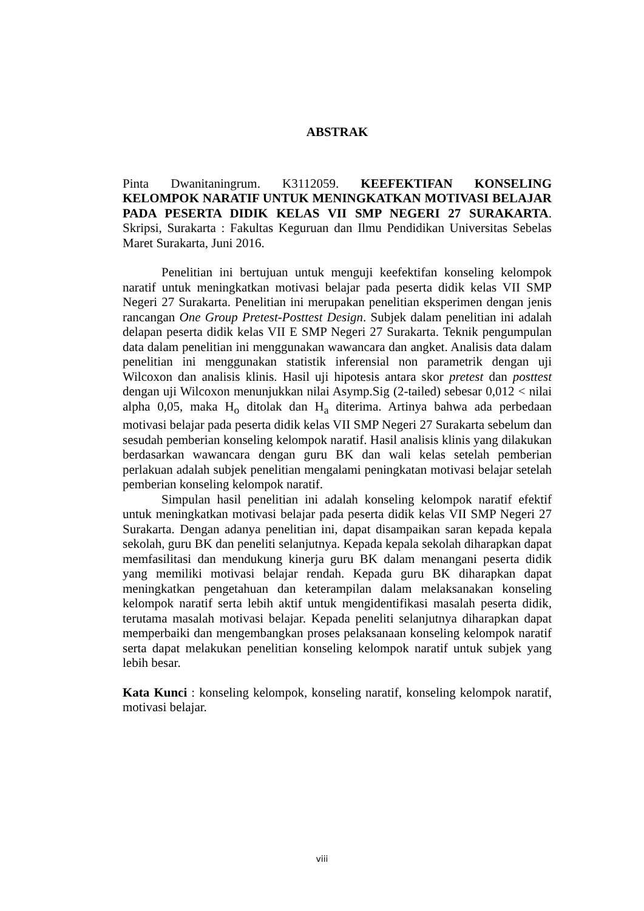ABSTRAK
Pinta Dwanitaningrum. K3112059. KEEFEKTIFAN KONSELING KELOMPOK NARATIF UNTUK MENINGKATKAN MOTIVASI BELAJAR PADA PESERTA DIDIK KELAS VII SMP NEGERI 27 SURAKARTA. Skripsi, Surakarta : Fakultas Keguruan dan Ilmu Pendidikan Universitas Sebelas Maret Surakarta, Juni 2016.
Penelitian ini bertujuan untuk menguji keefektifan konseling kelompok naratif untuk meningkatkan motivasi belajar pada peserta didik kelas VII SMP Negeri 27 Surakarta. Penelitian ini merupakan penelitian eksperimen dengan jenis rancangan One Group Pretest-Posttest Design. Subjek dalam penelitian ini adalah delapan peserta didik kelas VII E SMP Negeri 27 Surakarta. Teknik pengumpulan data dalam penelitian ini menggunakan wawancara dan angket. Analisis data dalam penelitian ini menggunakan statistik inferensial non parametrik dengan uji Wilcoxon dan analisis klinis. Hasil uji hipotesis antara skor pretest dan posttest dengan uji Wilcoxon menunjukkan nilai Asymp.Sig (2-tailed) sebesar 0,012 < nilai alpha 0,05, maka H<sub>o</sub> ditolak dan H<sub>a</sub> diterima. Artinya bahwa ada perbedaan motivasi belajar pada peserta didik kelas VII SMP Negeri 27 Surakarta sebelum dan sesudah pemberian konseling kelompok naratif. Hasil analisis klinis yang dilakukan berdasarkan wawancara dengan guru BK dan wali kelas setelah pemberian perlakuan adalah subjek penelitian mengalami peningkatan motivasi belajar setelah pemberian konseling kelompok naratif.
Simpulan hasil penelitian ini adalah konseling kelompok naratif efektif untuk meningkatkan motivasi belajar pada peserta didik kelas VII SMP Negeri 27 Surakarta. Dengan adanya penelitian ini, dapat disampaikan saran kepada kepala sekolah, guru BK dan peneliti selanjutnya. Kepada kepala sekolah diharapkan dapat memfasilitasi dan mendukung kinerja guru BK dalam menangani peserta didik yang memiliki motivasi belajar rendah. Kepada guru BK diharapkan dapat meningkatkan pengetahuan dan keterampilan dalam melaksanakan konseling kelompok naratif serta lebih aktif untuk mengidentifikasi masalah peserta didik, terutama masalah motivasi belajar. Kepada peneliti selanjutnya diharapkan dapat memperbaiki dan mengembangkan proses pelaksanaan konseling kelompok naratif serta dapat melakukan penelitian konseling kelompok naratif untuk subjek yang lebih besar.
Kata Kunci : konseling kelompok, konseling naratif, konseling kelompok naratif, motivasi belajar.
viii